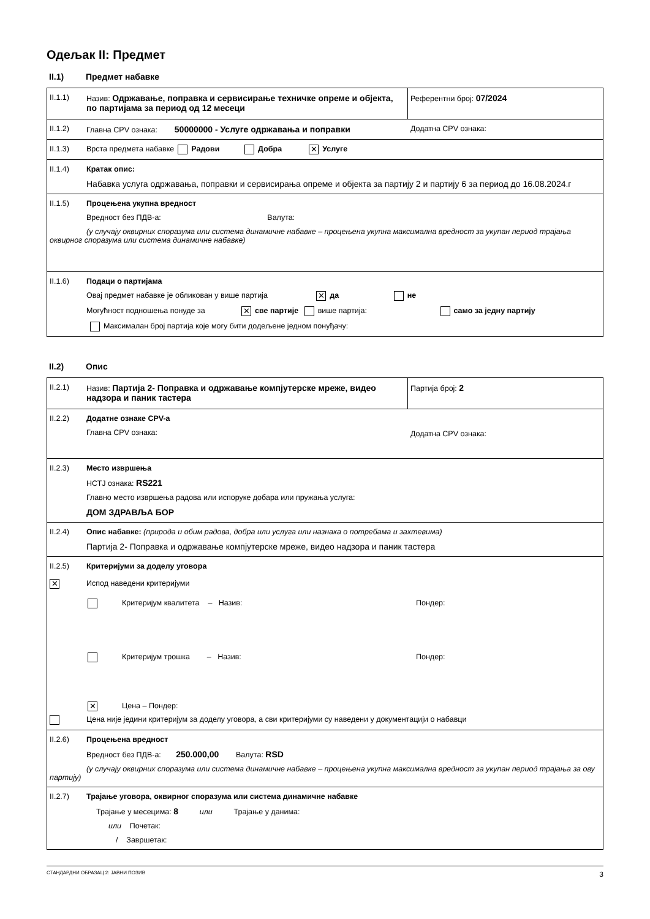Одељак II: Предмет
II.1) Предмет набавке
II.1.1) Назив: Одржавање, поправка и сервисирање техничке опреме и објекта, по партијама за период од 12 месеци
Референтни број: 07/2024
II.1.2) Главна CPV ознака: 50000000 - Услуге одржавања и поправки
Додатна CPV ознака:
II.1.3) Врста предмета набавке Радови Добра ✕ Услуге
II.1.4) Кратак опис:
Набавка услуга одржавања, поправки и сервисирања опреме и објекта за партију 2 и партију 6 за период до 16.08.2024.г
II.1.5) Процењена укупна вредност
Вредност без ПДВ-а: Валута:
(у случају оквирних споразума или система динамичне набавке – процењена укупна максимална вредност за укупан период трајања оквирног споразума или система динамичне набавке)
II.1.6) Подаци о партијама
Овај предмет набавке је обликован у више партија ✕ да не
Могућност подношења понуде за ✕ све партије више партија: само за једну партију
Максималан број партија које могу бити додељене једном понуђачу:
II.2) Опис
II.2.1) Назив: Партија 2- Поправка и одржавање компјутерске мреже, видео надзора и паник тастера
Партија број: 2
II.2.2) Додатне ознаке CPV-а
Главна CPV ознака:
Додатна CPV ознака:
II.2.3) Место извршења
НСТЈ ознака: RS221
Главно место извршења радова или испоруке добара или пружања услуга:
ДОМ ЗДРАВЉА БОР
II.2.4) Опис набавке: (природа и обим радова, добра или услуга или назнака о потребама и захтевима)
Партија 2- Поправка и одржавање компјутерске мреже, видео надзора и паник тастера
II.2.5) Критеријуми за доделу уговора
✕
Испод наведени критеријуми
Критеријум квалитета – Назив: Пондер:
Критеријум трошка – Назив: Пондер:
✕ Цена – Пондер:
Цена није једини критеријум за доделу уговора, а сви критеријуми су наведени у документацији о набавци
II.2.6) Процењена вредност
Вредност без ПДВ-а: 250.000,00 Валута: RSD
(у случају оквирних споразума или система динамичне набавке – процењена укупна максимална вредност за укупан период трајања за ову партију)
II.2.7) Трајање уговора, оквирног споразума или система динамичне набавке
Трајање у месецима: 8 или Трајање у данима:
или Почетак:
/ Завршетак:
СТАНДАРДНИ ОБРАЗАЦ 2: ЈАВНИ ПОЗИВ 3